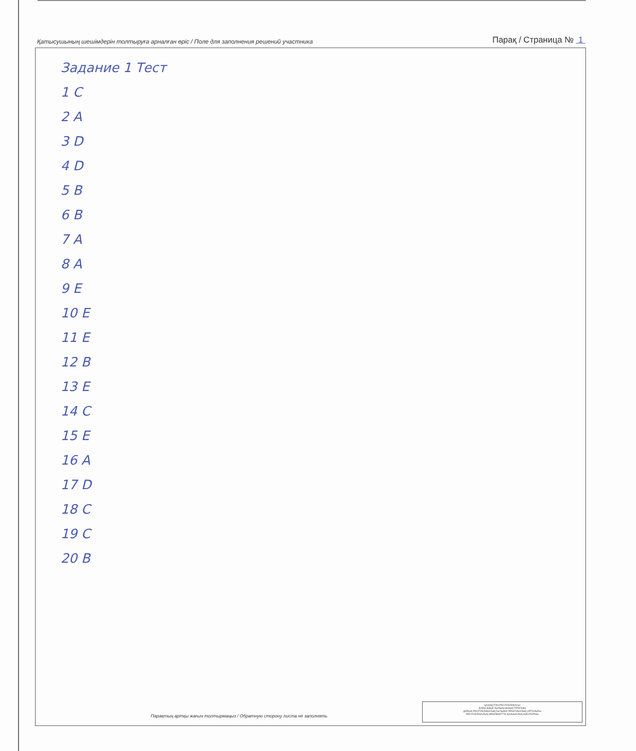Қатысушының шешімдерін толтыруға арналған өріс / Поле для заполнения решений участника Парақ / Страница № 1
Задание 1 Тест
1 C
2 A
3 D
4 D
5 B
6 B
7 A
8 A
9 E
10 E
11 E
12 B
13 E
14 C
15 E
16 A
17 D
18 C
19 C
20 B
Парақтың артқы жағын толтырмаңыз / Обратную сторону листа не заполнять
ҚАЗАҚСТАН РЕСПУБЛИКАСЫ
БІЛІМ ЖӘНЕ ҒЫЛЫМ МИНИСТРЛІГІНІҢ
ДАРЫН РЕСПУБЛИКАЛЫҚ ҒЫЛЫМИ-ПРАКТИКАЛЫҚ ОРТАЛЫҒЫ
РЕСПУБЛИКАЛЫҚ МЕМЛЕКЕТТІК ҚАЗЫНАЛЫҚ КӘСІПОРНЫ